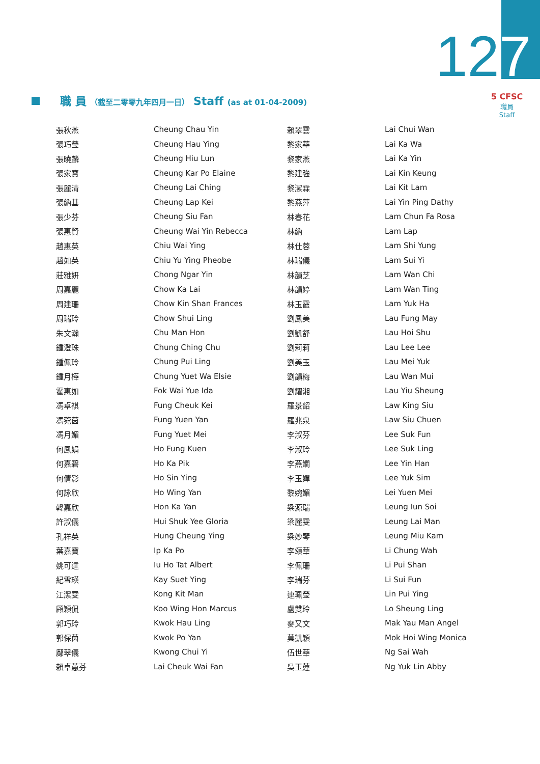127
5 CFSC
職員
Staff
職 員 （截至二零零九年四月一日） Staff (as at 01-04-2009)
| 張秋燕 | Cheung Chau Yin | 賴翠雲 | Lai Chui Wan |
| 張巧瑩 | Cheung Hau Ying | 黎家華 | Lai Ka Wa |
| 張曉麟 | Cheung Hiu Lun | 黎家燕 | Lai Ka Yin |
| 張家寶 | Cheung Kar Po Elaine | 黎建強 | Lai Kin Keung |
| 張麗清 | Cheung Lai Ching | 黎潔霖 | Lai Kit Lam |
| 張納基 | Cheung Lap Kei | 黎燕萍 | Lai Yin Ping Dathy |
| 張少芬 | Cheung Siu Fan | 林春花 | Lam Chun Fa Rosa |
| 張惠賢 | Cheung Wai Yin Rebecca | 林納 | Lam Lap |
| 趙惠英 | Chiu Wai Ying | 林仕蓉 | Lam Shi Yung |
| 趙如英 | Chiu Yu Ying Pheobe | 林瑞儀 | Lam Sui Yi |
| 莊雅妍 | Chong Ngar Yin | 林韻芝 | Lam Wan Chi |
| 周嘉麗 | Chow Ka Lai | 林韻婷 | Lam Wan Ting |
| 周建珊 | Chow Kin Shan Frances | 林玉霞 | Lam Yuk Ha |
| 周瑞玲 | Chow Shui Ling | 劉鳳美 | Lau Fung May |
| 朱文瀚 | Chu Man Hon | 劉凱舒 | Lau Hoi Shu |
| 鍾澄珠 | Chung Ching Chu | 劉莉莉 | Lau Lee Lee |
| 鍾佩玲 | Chung Pui Ling | 劉美玉 | Lau Mei Yuk |
| 鍾月樺 | Chung Yuet Wa Elsie | 劉韻梅 | Lau Wan Mui |
| 霍惠如 | Fok Wai Yue Ida | 劉耀湘 | Lau Yiu Sheung |
| 馮卓祺 | Fung Cheuk Kei | 羅景韶 | Law King Siu |
| 馮菀茵 | Fung Yuen Yan | 羅兆泉 | Law Siu Chuen |
| 馮月媚 | Fung Yuet Mei | 李淑芬 | Lee Suk Fun |
| 何鳳娟 | Ho Fung Kuen | 李淑玲 | Lee Suk Ling |
| 何嘉碧 | Ho Ka Pik | 李燕嫺 | Lee Yin Han |
| 何倩影 | Ho Sin Ying | 李玉嬋 | Lee Yuk Sim |
| 何詠欣 | Ho Wing Yan | 黎婉媚 | Lei Yuen Mei |
| 韓嘉欣 | Hon Ka Yan | 梁源瑞 | Leung Iun Soi |
| 許淑儀 | Hui Shuk Yee Gloria | 梁麗雯 | Leung Lai Man |
| 孔祥英 | Hung Cheung Ying | 梁妙琴 | Leung Miu Kam |
| 葉嘉寶 | Ip Ka Po | 李頌華 | Li Chung Wah |
| 姚可達 | Iu Ho Tat Albert | 李佩珊 | Li Pui Shan |
| 紀雪瑛 | Kay Suet Ying | 李瑞芬 | Li Sui Fun |
| 江潔雯 | Kong Kit Man | 連珮瑩 | Lin Pui Ying |
| 顧穎侃 | Koo Wing Hon Marcus | 盧雙玲 | Lo Sheung Ling |
| 郭巧玲 | Kwok Hau Ling | 麥又文 | Mak Yau Man Angel |
| 郭保茵 | Kwok Po Yan | 莫凱穎 | Mok Hoi Wing Monica |
| 鄺翠儀 | Kwong Chui Yi | 伍世華 | Ng Sai Wah |
| 賴卓蕙芬 | Lai Cheuk Wai Fan | 吳玉蓮 | Ng Yuk Lin Abby |